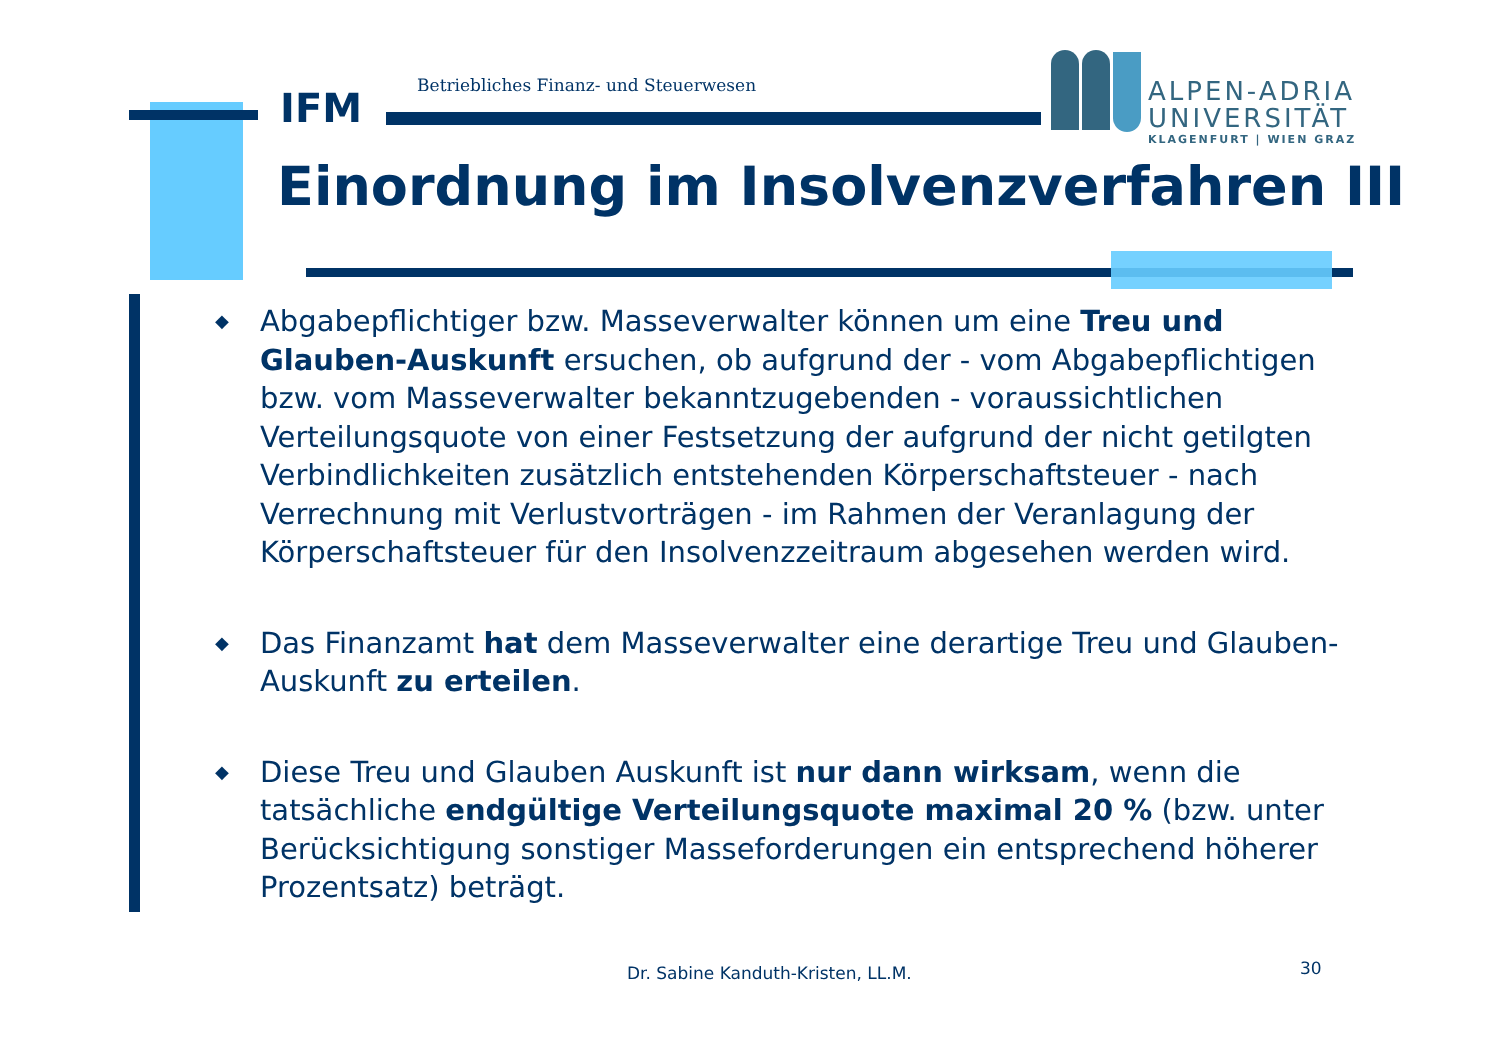IFM Betriebliches Finanz- und Steuerwesen
ALPEN-ADRIA
UNIVERSITÄT
KLAGENFURT | WIEN GRAZ
Einordnung im Insolvenzverfahren III
◆ Abgabepflichtiger bzw. Masseverwalter können um eine Treu und Glauben-Auskunft ersuchen, ob aufgrund der - vom Abgabepflichtigen bzw. vom Masseverwalter bekanntzugebenden - voraussichtlichen Verteilungsquote von einer Festsetzung der aufgrund der nicht getilgten Verbindlichkeiten zusätzlich entstehenden Körperschaftsteuer - nach Verrechnung mit Verlustvorträgen - im Rahmen der Veranlagung der Körperschaftsteuer für den Insolvenzzeitraum abgesehen werden wird.
◆ Das Finanzamt hat dem Masseverwalter eine derartige Treu und Glauben-Auskunft zu erteilen.
◆ Diese Treu und Glauben Auskunft ist nur dann wirksam, wenn die tatsächliche endgültige Verteilungsquote maximal 20 % (bzw. unter Berücksichtigung sonstiger Masseforderungen ein entsprechend höherer Prozentsatz) beträgt.
Dr. Sabine Kanduth-Kristen, LL.M.
30